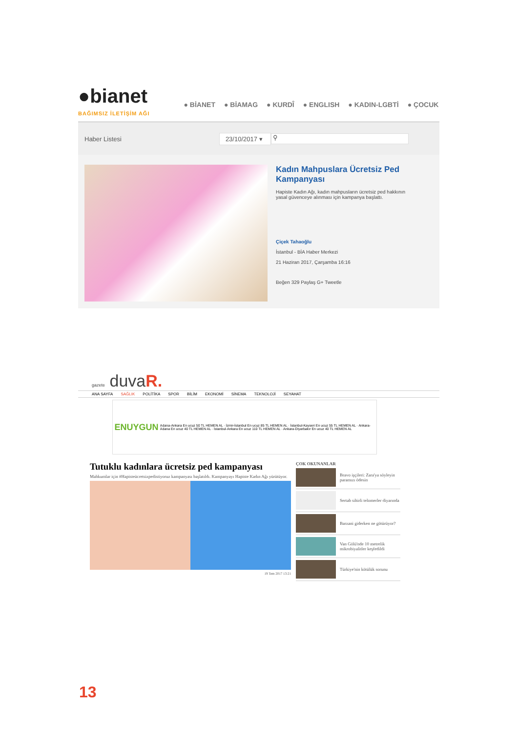●bianet
BAĞIMSIZ İLETİŞİM AĞI
● BİANET ● BİAMAG ● KURDÎ ● ENGLISH ● KADIN-LGBTİ ● ÇOCUK
Haber Listesi 23/10/2017 ▾ ⚲
Kadın Mahpuslara Ücretsiz Ped Kampanyası
Hapiste Kadın Ağı, kadın mahpusların ücretsiz ped hakkının yasal güvenceye alınması için kampanya başlattı.
Çiçek Tahaoğlu
İstanbul - BİA Haber Merkezi
21 Haziran 2017, Çarşamba 16:16
Beğen 329 Paylaş G+ Tweetle
gazete duvaR.
ANA SAYFA SAĞLIK POLİTİKA SPOR BİLİM EKONOMİ SİNEMA TEKNOLOJİ SEYAHAT
ENUYGUN
Adana-Ankara En ucuz 50 TL HEMEN AL · İzmir-İstanbul En ucuz 85 TL HEMEN AL · İstanbul-Kayseri En ucuz 55 TL HEMEN AL · Ankara-Adana En ucuz 40 TL HEMEN AL · İstanbul-Ankara En ucuz 110 TL HEMEN AL · Ankara-Diyarbakır En ucuz 40 TL HEMEN AL
Tutuklu kadınlara ücretsiz ped kampanyası
Mahkumlar için #Hapisteücretsizpedistiyoruz kampanyası başlatıldı. Kampanyayı Hapiste Kadın Ağı yürütüyor.
19 Tem 2017 13:21
ÇOK OKUNANLAR
Bravo işçileri: Zara'ya söyleyin paramızı ödesin
Sertab sihirli telomerler diyarında
Barzani giderken ne götürüyor?
Van Gölü'nde 10 metrelik mikrobiyalitler keşfedildi
Türkiye'nin kötülük sorunu
13